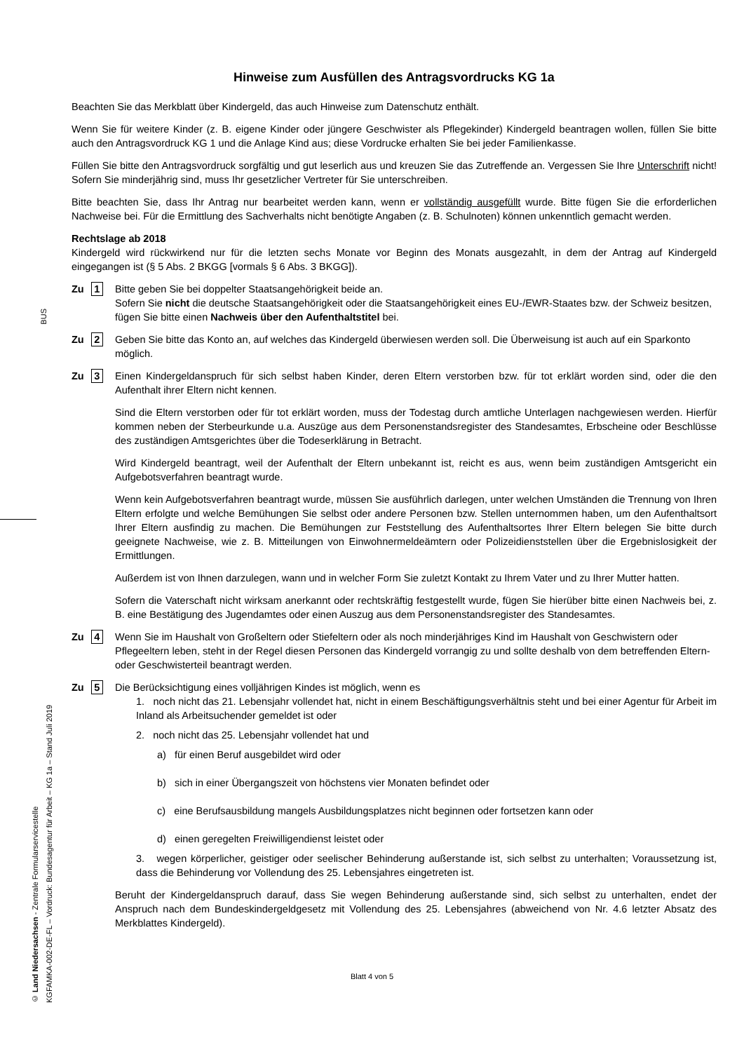Hinweise zum Ausfüllen des Antragsvordrucks KG 1a
Beachten Sie das Merkblatt über Kindergeld, das auch Hinweise zum Datenschutz enthält.
Wenn Sie für weitere Kinder (z. B. eigene Kinder oder jüngere Geschwister als Pflegekinder) Kindergeld beantragen wollen, füllen Sie bitte auch den Antragsvordruck KG 1 und die Anlage Kind aus; diese Vordrucke erhalten Sie bei jeder Familienkasse.
Füllen Sie bitte den Antragsvordruck sorgfältig und gut leserlich aus und kreuzen Sie das Zutreffende an. Vergessen Sie Ihre Unterschrift nicht! Sofern Sie minderjährig sind, muss Ihr gesetzlicher Vertreter für Sie unterschreiben.
Bitte beachten Sie, dass Ihr Antrag nur bearbeitet werden kann, wenn er vollständig ausgefüllt wurde. Bitte fügen Sie die erforderlichen Nachweise bei. Für die Ermittlung des Sachverhalts nicht benötigte Angaben (z. B. Schulnoten) können unkenntlich gemacht werden.
Rechtslage ab 2018
Kindergeld wird rückwirkend nur für die letzten sechs Monate vor Beginn des Monats ausgezahlt, in dem der Antrag auf Kindergeld eingegangen ist (§ 5 Abs. 2 BKGG [vormals § 6 Abs. 3 BKGG]).
Zu 1
Bitte geben Sie bei doppelter Staatsangehörigkeit beide an.
Sofern Sie nicht die deutsche Staatsangehörigkeit oder die Staatsangehörigkeit eines EU-/EWR-Staates bzw. der Schweiz besitzen, fügen Sie bitte einen Nachweis über den Aufenthaltstitel bei.
Zu 2
Geben Sie bitte das Konto an, auf welches das Kindergeld überwiesen werden soll. Die Überweisung ist auch auf ein Sparkonto möglich.
Zu 3
Einen Kindergeldanspruch für sich selbst haben Kinder, deren Eltern verstorben bzw. für tot erklärt worden sind, oder die den Aufenthalt ihrer Eltern nicht kennen.
Sind die Eltern verstorben oder für tot erklärt worden, muss der Todestag durch amtliche Unterlagen nachgewiesen werden. Hierfür kommen neben der Sterbeurkunde u.a. Auszüge aus dem Personenstandsregister des Standesamtes, Erbscheine oder Beschlüsse des zuständigen Amtsgerichtes über die Todeserklärung in Betracht.
Wird Kindergeld beantragt, weil der Aufenthalt der Eltern unbekannt ist, reicht es aus, wenn beim zuständigen Amtsgericht ein Aufgebotsverfahren beantragt wurde.
Wenn kein Aufgebotsverfahren beantragt wurde, müssen Sie ausführlich darlegen, unter welchen Umständen die Trennung von Ihren Eltern erfolgte und welche Bemühungen Sie selbst oder andere Personen bzw. Stellen unternommen haben, um den Aufenthaltsort Ihrer Eltern ausfindig zu machen. Die Bemühungen zur Feststellung des Aufenthaltsortes Ihrer Eltern belegen Sie bitte durch geeignete Nachweise, wie z. B. Mitteilungen von Einwohnermeldeämtern oder Polizeidienststellen über die Ergebnislosigkeit der Ermittlungen.
Außerdem ist von Ihnen darzulegen, wann und in welcher Form Sie zuletzt Kontakt zu Ihrem Vater und zu Ihrer Mutter hatten.
Sofern die Vaterschaft nicht wirksam anerkannt oder rechtskräftig festgestellt wurde, fügen Sie hierüber bitte einen Nachweis bei, z. B. eine Bestätigung des Jugendamtes oder einen Auszug aus dem Personenstandsregister des Standesamtes.
Zu 4
Wenn Sie im Haushalt von Großeltern oder Stiefeltern oder als noch minderjähriges Kind im Haushalt von Geschwistern oder Pflegeeltern leben, steht in der Regel diesen Personen das Kindergeld vorrangig zu und sollte deshalb von dem betreffenden Eltern- oder Geschwisterteil beantragt werden.
Zu 5
Die Berücksichtigung eines volljährigen Kindes ist möglich, wenn es
1. noch nicht das 21. Lebensjahr vollendet hat, nicht in einem Beschäftigungsverhältnis steht und bei einer Agentur für Arbeit im Inland als Arbeitsuchender gemeldet ist oder
2. noch nicht das 25. Lebensjahr vollendet hat und
a) für einen Beruf ausgebildet wird oder
b) sich in einer Übergangszeit von höchstens vier Monaten befindet oder
c) eine Berufsausbildung mangels Ausbildungsplatzes nicht beginnen oder fortsetzen kann oder
d) einen geregelten Freiwilligendienst leistet oder
3. wegen körperlicher, geistiger oder seelischer Behinderung außerstande ist, sich selbst zu unterhalten; Voraussetzung ist, dass die Behinderung vor Vollendung des 25. Lebensjahres eingetreten ist.
Beruht der Kindergeldanspruch darauf, dass Sie wegen Behinderung außerstande sind, sich selbst zu unterhalten, endet der Anspruch nach dem Bundeskindergeldgesetz mit Vollendung des 25. Lebensjahres (abweichend von Nr. 4.6 letzter Absatz des Merkblattes Kindergeld).
BUS
© Land Niedersachsen - Zentrale Formularservicestelle
KGFAMKA-002-DE-FL – Vordruck: Bundesagentur für Arbeit – KG 1a – Stand Juli 2019
Blatt 4 von 5